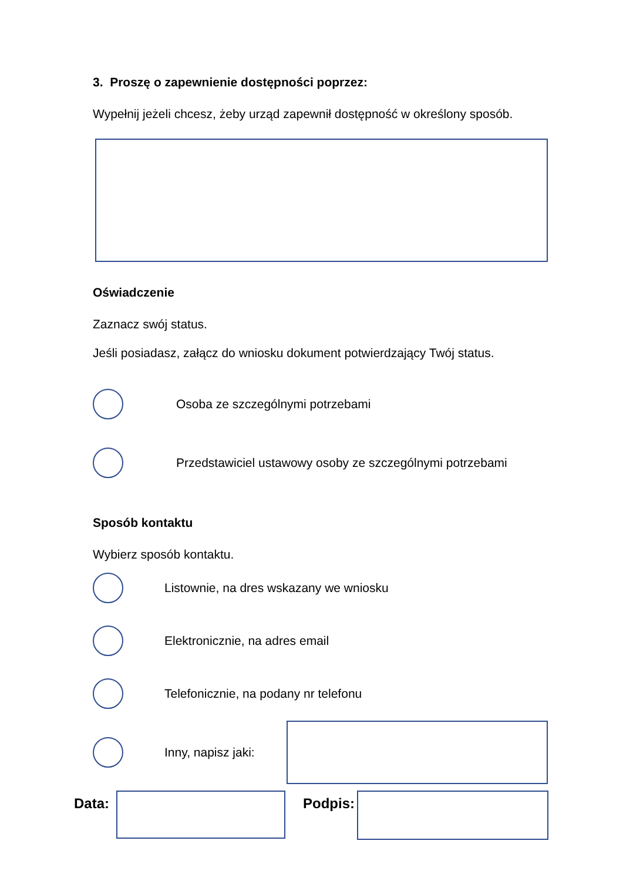3. Proszę o zapewnienie dostępności poprzez:
Wypełnij jeżeli chcesz, żeby urząd zapewnił dostępność w określony sposób.
Oświadczenie
Zaznacz swój status.
Jeśli posiadasz, załącz do wniosku dokument potwierdzający Twój status.
Osoba ze szczególnymi potrzebami
Przedstawiciel ustawowy osoby ze szczególnymi potrzebami
Sposób kontaktu
Wybierz sposób kontaktu.
Listownie, na dres wskazany we wniosku
Elektronicznie, na adres email
Telefonicznie, na podany nr telefonu
Inny, napisz jaki:
Data: Podpis: